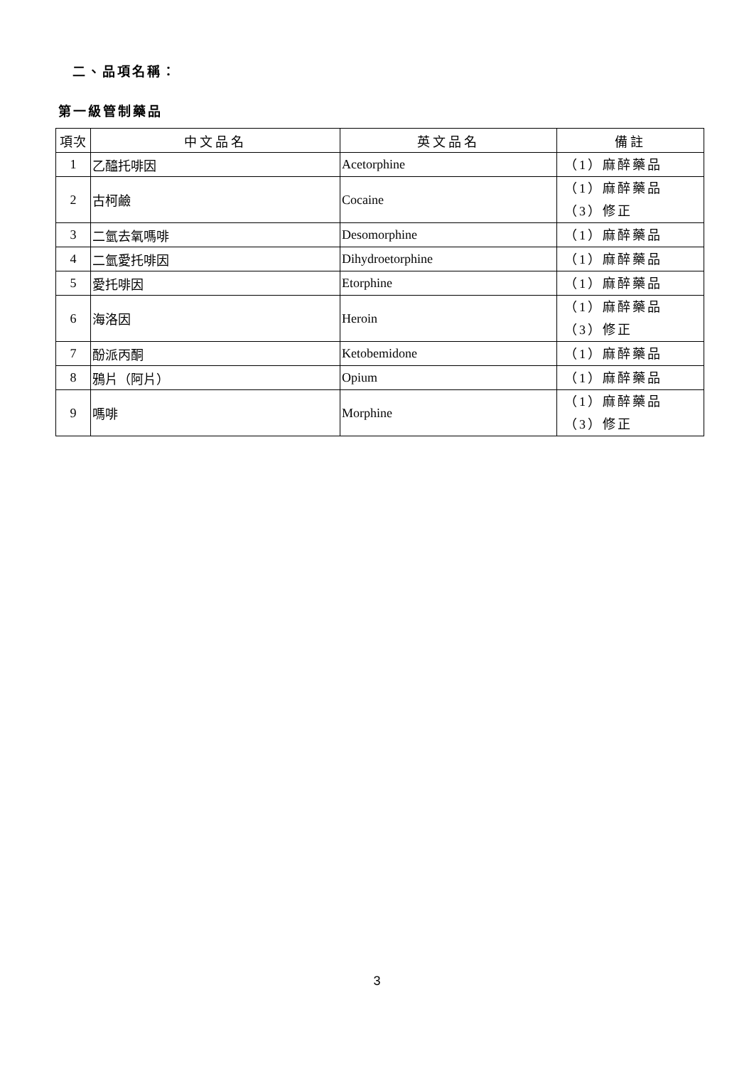二、品項名稱：
第一級管制藥品
| 項次 | 中文品名 | 英文品名 | 備註 |
| --- | --- | --- | --- |
| 1 | 乙醯托啡因 | Acetorphine | （1）麻醉藥品 |
| 2 | 古柯鹼 | Cocaine | （1）麻醉藥品 （3）修正 |
| 3 | 二氫去氧嗎啡 | Desomorphine | （1）麻醉藥品 |
| 4 | 二氫愛托啡因 | Dihydroetorphine | （1）麻醉藥品 |
| 5 | 愛托啡因 | Etorphine | （1）麻醉藥品 |
| 6 | 海洛因 | Heroin | （1）麻醉藥品 （3）修正 |
| 7 | 酚派丙酮 | Ketobemidone | （1）麻醉藥品 |
| 8 | 鴉片（阿片） | Opium | （1）麻醉藥品 |
| 9 | 嗎啡 | Morphine | （1）麻醉藥品 （3）修正 |
3